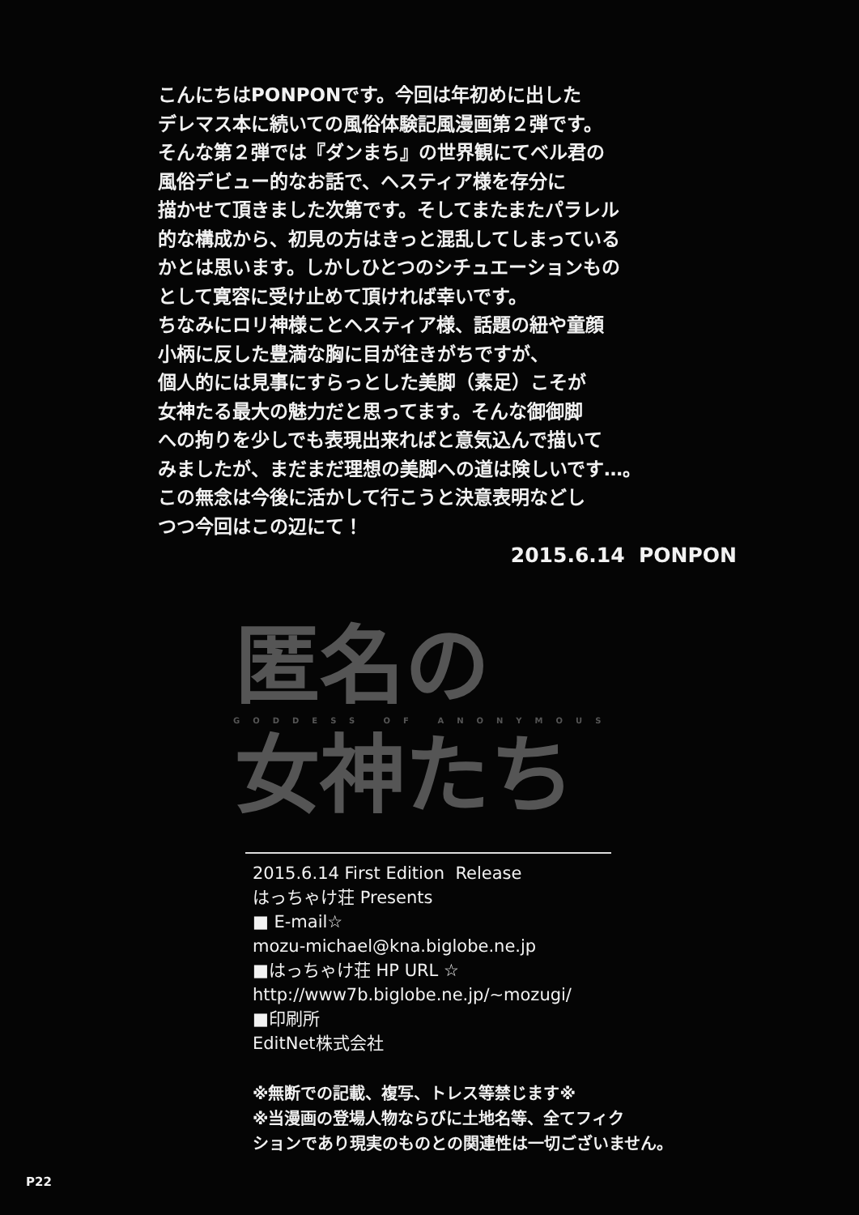こんにちはPONPONです。今回は年初めに出した
デレマス本に続いての風俗体験記風漫画第２弾です。
そんな第２弾では『ダンまち』の世界観にてベル君の
風俗デビュー的なお話で、ヘスティア様を存分に
描かせて頂きました次第です。そしてまたまたパラレル
的な構成から、初見の方はきっと混乱してしまっている
かとは思います。しかしひとつのシチュエーションもの
として寛容に受け止めて頂ければ幸いです。
ちなみにロリ神様ことヘスティア様、話題の紐や童顔
小柄に反した豊満な胸に目が往きがちですが、
個人的には見事にすらっとした美脚（素足）こそが
女神たる最大の魅力だと思ってます。そんな御御脚
への拘りを少しでも表現出来ればと意気込んで描いて
みましたが、まだまだ理想の美脚への道は険しいです…。
この無念は今後に活かして行こうと決意表明などし
つつ今回はこの辺にて！
2015.6.14 PONPON
匿名の
GODDESS OF ANONYMOUS
女神たち
2015.6.14 First Edition Release
はっちゃけ荘 Presents
■ E-mail☆
mozu-michael@kna.biglobe.ne.jp
■はっちゃけ荘 HP URL ☆
http://www7b.biglobe.ne.jp/~mozugi/
■印刷所
EditNet株式会社
※無断での記載、複写、トレス等禁じます※
※当漫画の登場人物ならびに土地名等、全てフィク
ションであり現実のものとの関連性は一切ございません。
P22